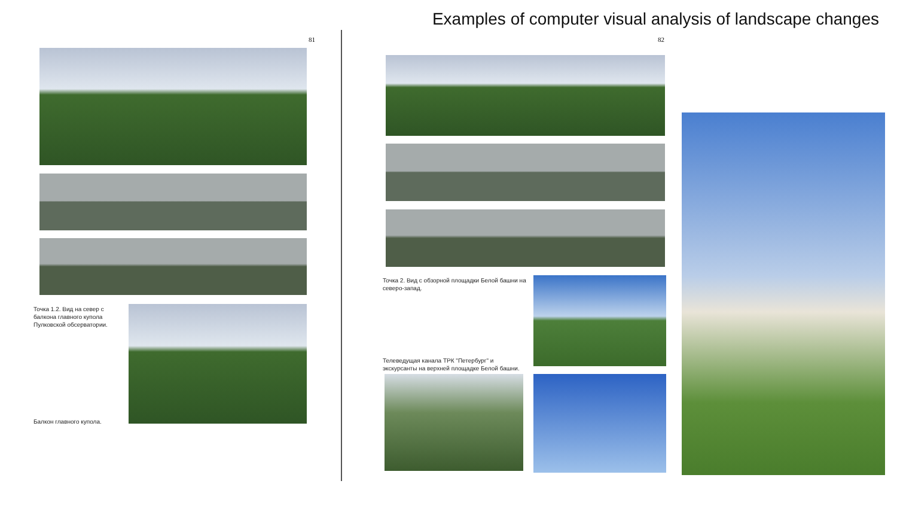Examples of computer visual analysis of landscape changes
81 82
Точка 1.2. Вид на север с балкона главного купола Пулковской обсерватории.
Балкон главного купола.
Точка 2. Вид с обзорной площадки Белой башни на северо-запад.
Телеведущая канала ТРК "Петербург" и экскурсанты на верхней площадке Белой башни.